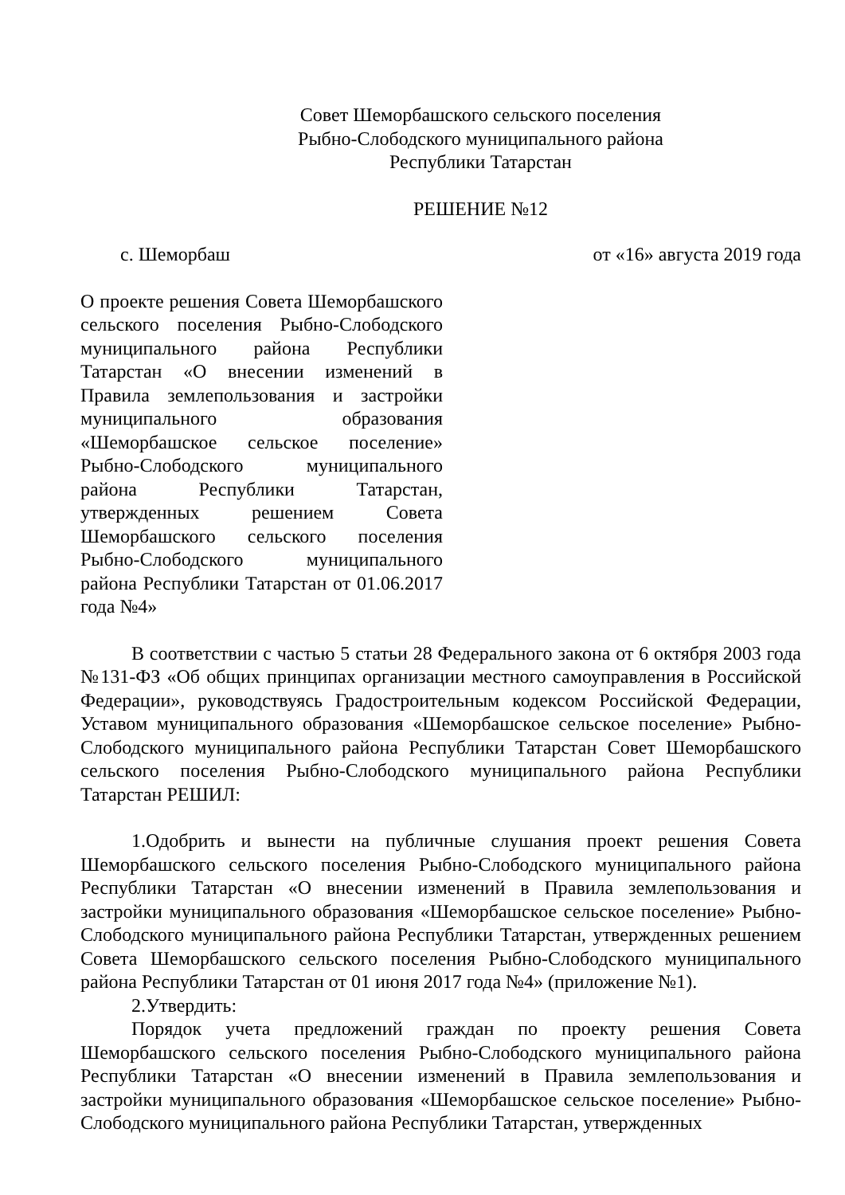Совет Шеморбашского сельского поселения
Рыбно-Слободского муниципального района
Республики Татарстан
РЕШЕНИЕ №12
с. Шеморбаш от «16» августа 2019 года
О проекте решения Совета Шеморбашского сельского поселения Рыбно-Слободского муниципального района Республики Татарстан «О внесении изменений в Правила землепользования и застройки муниципального образования «Шеморбашское сельское поселение» Рыбно-Слободского муниципального района Республики Татарстан, утвержденных решением Совета Шеморбашского сельского поселения Рыбно-Слободского муниципального района Республики Татарстан от 01.06.2017 года №4»
В соответствии с частью 5 статьи 28 Федерального закона от 6 октября 2003 года №131-ФЗ «Об общих принципах организации местного самоуправления в Российской Федерации», руководствуясь Градостроительным кодексом Российской Федерации, Уставом муниципального образования «Шеморбашское сельское поселение» Рыбно-Слободского муниципального района Республики Татарстан Совет Шеморбашского сельского поселения Рыбно-Слободского муниципального района Республики Татарстан РЕШИЛ:
1.Одобрить и вынести на публичные слушания проект решения Совета Шеморбашского сельского поселения Рыбно-Слободского муниципального района Республики Татарстан «О внесении изменений в Правила землепользования и застройки муниципального образования «Шеморбашское сельское поселение» Рыбно-Слободского муниципального района Республики Татарстан, утвержденных решением Совета Шеморбашского сельского поселения Рыбно-Слободского муниципального района Республики Татарстан от 01 июня 2017 года №4» (приложение №1).
2.Утвердить:
Порядок учета предложений граждан по проекту решения Совета Шеморбашского сельского поселения Рыбно-Слободского муниципального района Республики Татарстан «О внесении изменений в Правила землепользования и застройки муниципального образования «Шеморбашское сельское поселение» Рыбно-Слободского муниципального района Республики Татарстан, утвержденных